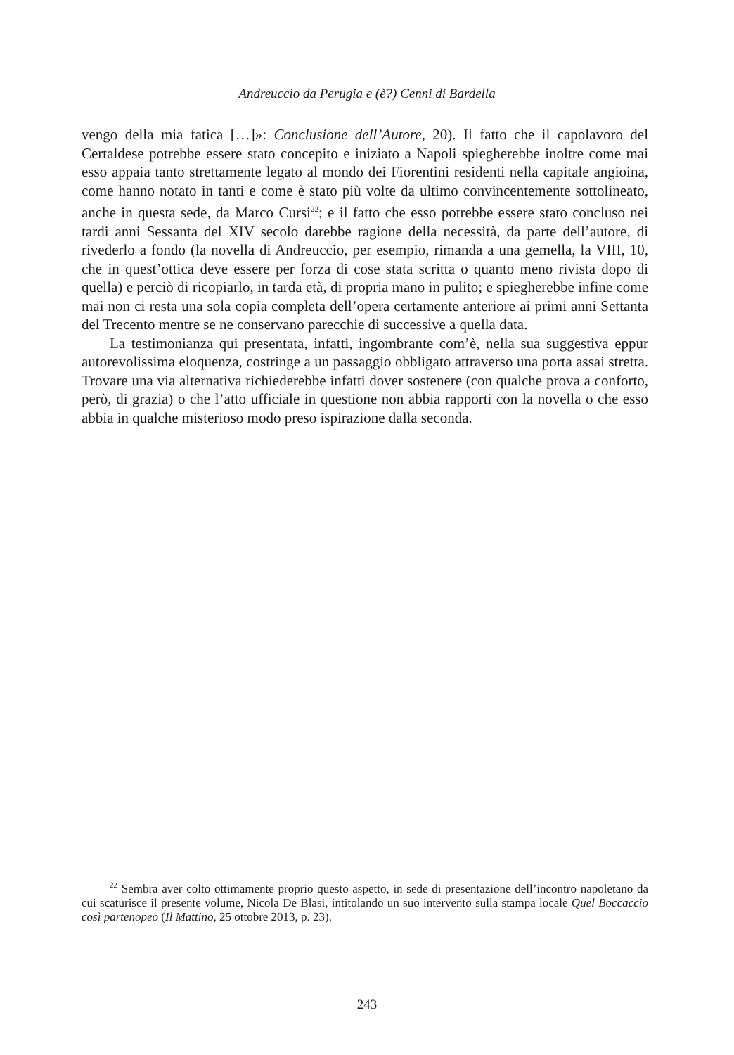Andreuccio da Perugia e (è?) Cenni di Bardella
vengo della mia fatica […]»: Conclusione dell’Autore, 20). Il fatto che il capolavoro del Certaldese potrebbe essere stato concepito e iniziato a Napoli spiegherebbe inoltre come mai esso appaia tanto strettamente legato al mondo dei Fiorentini residenti nella capitale angioina, come hanno notato in tanti e come è stato più volte da ultimo convincentemente sottolineato, anche in questa sede, da Marco Cursi<sup>22</sup>; e il fatto che esso potrebbe essere stato concluso nei tardi anni Sessanta del XIV secolo darebbe ragione della necessità, da parte dell’autore, di rivederlo a fondo (la novella di Andreuccio, per esempio, rimanda a una gemella, la VIII, 10, che in quest’ottica deve essere per forza di cose stata scritta o quanto meno rivista dopo di quella) e perciò di ricopiarlo, in tarda età, di propria mano in pulito; e spiegherebbe infine come mai non ci resta una sola copia completa dell’opera certamente anteriore ai primi anni Settanta del Trecento mentre se ne conservano parecchie di successive a quella data.
La testimonianza qui presentata, infatti, ingombrante com’è, nella sua suggestiva eppur autorevolissima eloquenza, costringe a un passaggio obbligato attraverso una porta assai stretta. Trovare una via alternativa richiederebbe infatti dover sostenere (con qualche prova a conforto, però, di grazia) o che l’atto ufficiale in questione non abbia rapporti con la novella o che esso abbia in qualche misterioso modo preso ispirazione dalla seconda.
<sup>22</sup> Sembra aver colto ottimamente proprio questo aspetto, in sede di presentazione dell’incontro napoletano da cui scaturisce il presente volume, Nicola De Blasi, intitolando un suo intervento sulla stampa locale Quel Boccaccio così partenopeo (Il Mattino, 25 ottobre 2013, p. 23).
243